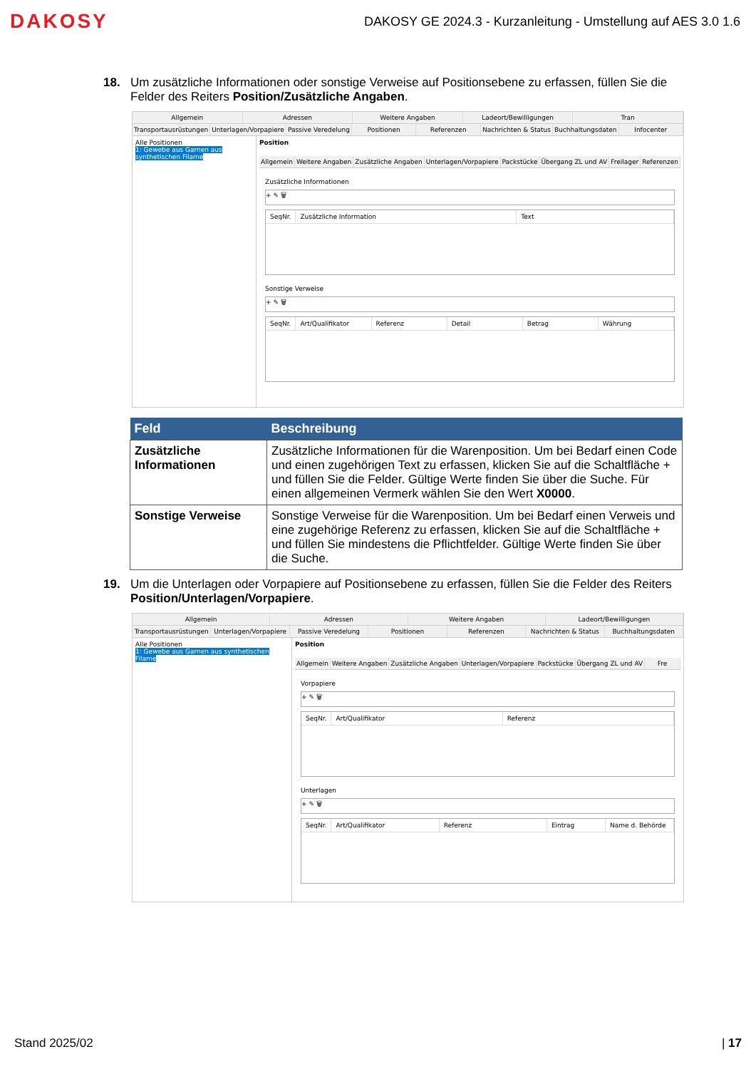DAKOSY
DAKOSY GE 2024.3 - Kurzanleitung - Umstellung auf AES 3.0 1.6
18. Um zusätzliche Informationen oder sonstige Verweise auf Positionsebene zu erfassen, füllen Sie die Felder des Reiters Position/Zusätzliche Angaben.
Allgemein Adressen Weitere Angaben Ladeort/Bewilligungen Tran
Transportausrüstungen Unterlagen/Vorpapiere Passive Veredelung Positionen Referenzen Nachrichten & Status Buchhaltungsdaten Infocenter
Alle Positionen
1: Gewebe aus Garnen aus synthetischen Filame
Position
Allgemein Weitere Angaben Zusätzliche Angaben Unterlagen/Vorpapiere Packstücke Übergang ZL und AV Freilager Referenzen
Zusätzliche Informationen
+ ✎ 🗑
SeqNr. Zusätzliche Information Text
Sonstige Verweise
+ ✎ 🗑
SeqNr. Art/Qualifikator Referenz Detail Betrag Währung
| Feld | Beschreibung |
| --- | --- |
| Zusätzliche Informationen | Zusätzliche Informationen für die Warenposition. Um bei Bedarf einen Code und einen zugehörigen Text zu erfassen, klicken Sie auf die Schaltfläche + und füllen Sie die Felder. Gültige Werte finden Sie über die Suche. Für einen allgemeinen Vermerk wählen Sie den Wert X0000 . |
| Sonstige Verweise | Sonstige Verweise für die Warenposition. Um bei Bedarf einen Verweis und eine zugehörige Referenz zu erfassen, klicken Sie auf die Schaltfläche + und füllen Sie mindestens die Pflichtfelder. Gültige Werte finden Sie über die Suche. |
19. Um die Unterlagen oder Vorpapiere auf Positionsebene zu erfassen, füllen Sie die Felder des Reiters Position/Unterlagen/Vorpapiere.
Allgemein Adressen Weitere Angaben Ladeort/Bewilligungen
Transportausrüstungen Unterlagen/Vorpapiere Passive Veredelung Positionen Referenzen Nachrichten & Status Buchhaltungsdaten
Alle Positionen
1: Gewebe aus Garnen aus synthetischen Filame
Position
Allgemein Weitere Angaben Zusätzliche Angaben Unterlagen/Vorpapiere Packstücke Übergang ZL und AV Fre
Vorpapiere
+ ✎ 🗑
SeqNr. Art/Qualifikator Referenz
Unterlagen
+ ✎ 🗑
SeqNr. Art/Qualifikator Referenz Eintrag Name d. Behörde
Stand 2025/02 | 17